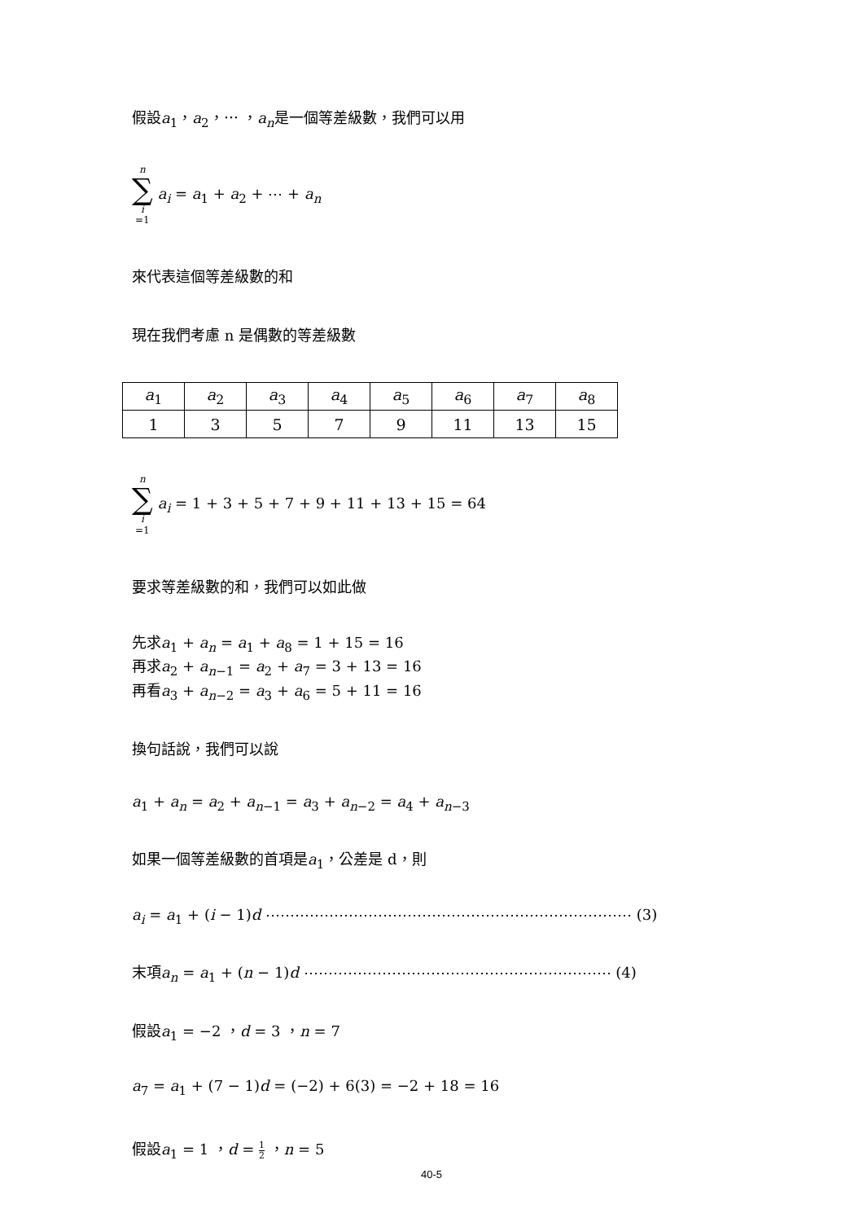假設a<sub>1</sub>，a<sub>2</sub>，⋯ ，a<sub>n</sub>是一個等差級數，我們可以用
n
∑
i
=1
a<sub>i</sub> = a<sub>1</sub> + a<sub>2</sub> + ⋯ + a<sub>n</sub>
來代表這個等差級數的和
現在我們考慮 n 是偶數的等差級數
| a<sub>1</sub> | a<sub>2</sub> | a<sub>3</sub> | a<sub>4</sub> | a<sub>5</sub> | a<sub>6</sub> | a<sub>7</sub> | a<sub>8</sub> |
| 1 | 3 | 5 | 7 | 9 | 11 | 13 | 15 |
n
∑
i
=1
a<sub>i</sub> = 1 + 3 + 5 + 7 + 9 + 11 + 13 + 15 = 64
要求等差級數的和，我們可以如此做
先求a<sub>1</sub> + a<sub>n</sub> = a<sub>1</sub> + a<sub>8</sub> = 1 + 15 = 16
再求a<sub>2</sub> + a<sub>n−1</sub> = a<sub>2</sub> + a<sub>7</sub> = 3 + 13 = 16
再看a<sub>3</sub> + a<sub>n−2</sub> = a<sub>3</sub> + a<sub>6</sub> = 5 + 11 = 16
換句話說，我們可以說
a<sub>1</sub> + a<sub>n</sub> = a<sub>2</sub> + a<sub>n−1</sub> = a<sub>3</sub> + a<sub>n−2</sub> = a<sub>4</sub> + a<sub>n−3</sub>
如果一個等差級數的首項是a<sub>1</sub>，公差是 d，則
a<sub>i</sub> = a<sub>1</sub> + (i − 1)d ⋯⋯⋯⋯⋯⋯⋯⋯⋯⋯⋯⋯⋯⋯⋯⋯⋯⋯⋯⋯⋯⋯⋯⋯⋯ (3)
末項a<sub>n</sub> = a<sub>1</sub> + (n − 1)d ⋯⋯⋯⋯⋯⋯⋯⋯⋯⋯⋯⋯⋯⋯⋯⋯⋯⋯⋯⋯⋯ (4)
假設a<sub>1</sub> = −2 ，d = 3 ，n = 7
a<sub>7</sub> = a<sub>1</sub> + (7 − 1)d = (−2) + 6(3) = −2 + 18 = 16
假設a<sub>1</sub> = 1 ，d = 1 2 ，n = 5
40-5